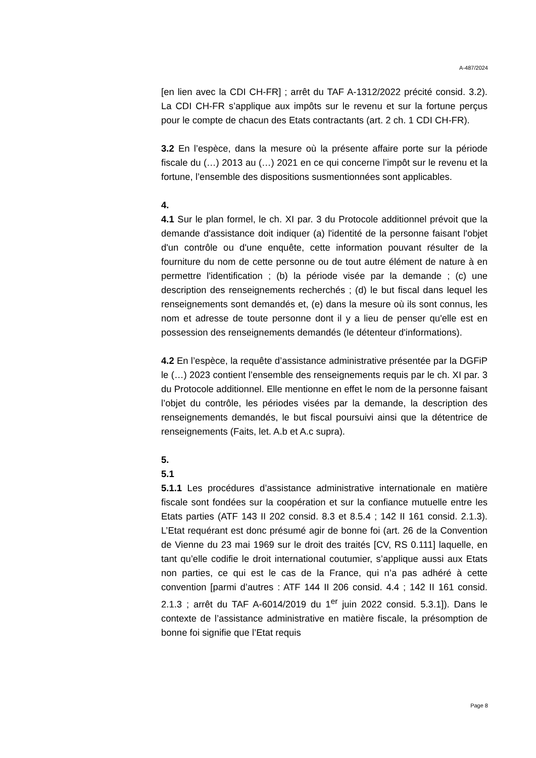A-487/2024
[en lien avec la CDI CH-FR] ; arrêt du TAF A-1312/2022 précité consid. 3.2). La CDI CH-FR s’applique aux impôts sur le revenu et sur la fortune perçus pour le compte de chacun des Etats contractants (art. 2 ch. 1 CDI CH-FR).
3.2 En l’espèce, dans la mesure où la présente affaire porte sur la période fiscale du (…) 2013 au (…) 2021 en ce qui concerne l’impôt sur le revenu et la fortune, l’ensemble des dispositions susmentionnées sont applicables.
4.
4.1 Sur le plan formel, le ch. XI par. 3 du Protocole additionnel prévoit que la demande d'assistance doit indiquer (a) l'identité de la personne faisant l'objet d'un contrôle ou d'une enquête, cette information pouvant résulter de la fourniture du nom de cette personne ou de tout autre élément de nature à en permettre l'identification ; (b) la période visée par la demande ; (c) une description des renseignements recherchés ; (d) le but fiscal dans lequel les renseignements sont demandés et, (e) dans la mesure où ils sont connus, les nom et adresse de toute personne dont il y a lieu de penser qu'elle est en possession des renseignements demandés (le détenteur d'informations).
4.2 En l’espèce, la requête d’assistance administrative présentée par la DGFiP le (…) 2023 contient l’ensemble des renseignements requis par le ch. XI par. 3 du Protocole additionnel. Elle mentionne en effet le nom de la personne faisant l’objet du contrôle, les périodes visées par la demande, la description des renseignements demandés, le but fiscal poursuivi ainsi que la détentrice de renseignements (Faits, let. A.b et A.c supra).
5.
5.1
5.1.1 Les procédures d’assistance administrative internationale en matière fiscale sont fondées sur la coopération et sur la confiance mutuelle entre les Etats parties (ATF 143 II 202 consid. 8.3 et 8.5.4 ; 142 II 161 consid. 2.1.3). L’Etat requérant est donc présumé agir de bonne foi (art. 26 de la Convention de Vienne du 23 mai 1969 sur le droit des traités [CV, RS 0.111] laquelle, en tant qu’elle codifie le droit international coutumier, s’applique aussi aux Etats non parties, ce qui est le cas de la France, qui n’a pas adhéré à cette convention [parmi d’autres : ATF 144 II 206 consid. 4.4 ; 142 II 161 consid. 2.1.3 ; arrêt du TAF A-6014/2019 du 1<sup>er</sup> juin 2022 consid. 5.3.1]). Dans le contexte de l’assistance administrative en matière fiscale, la présomption de bonne foi signifie que l’Etat requis
Page 8